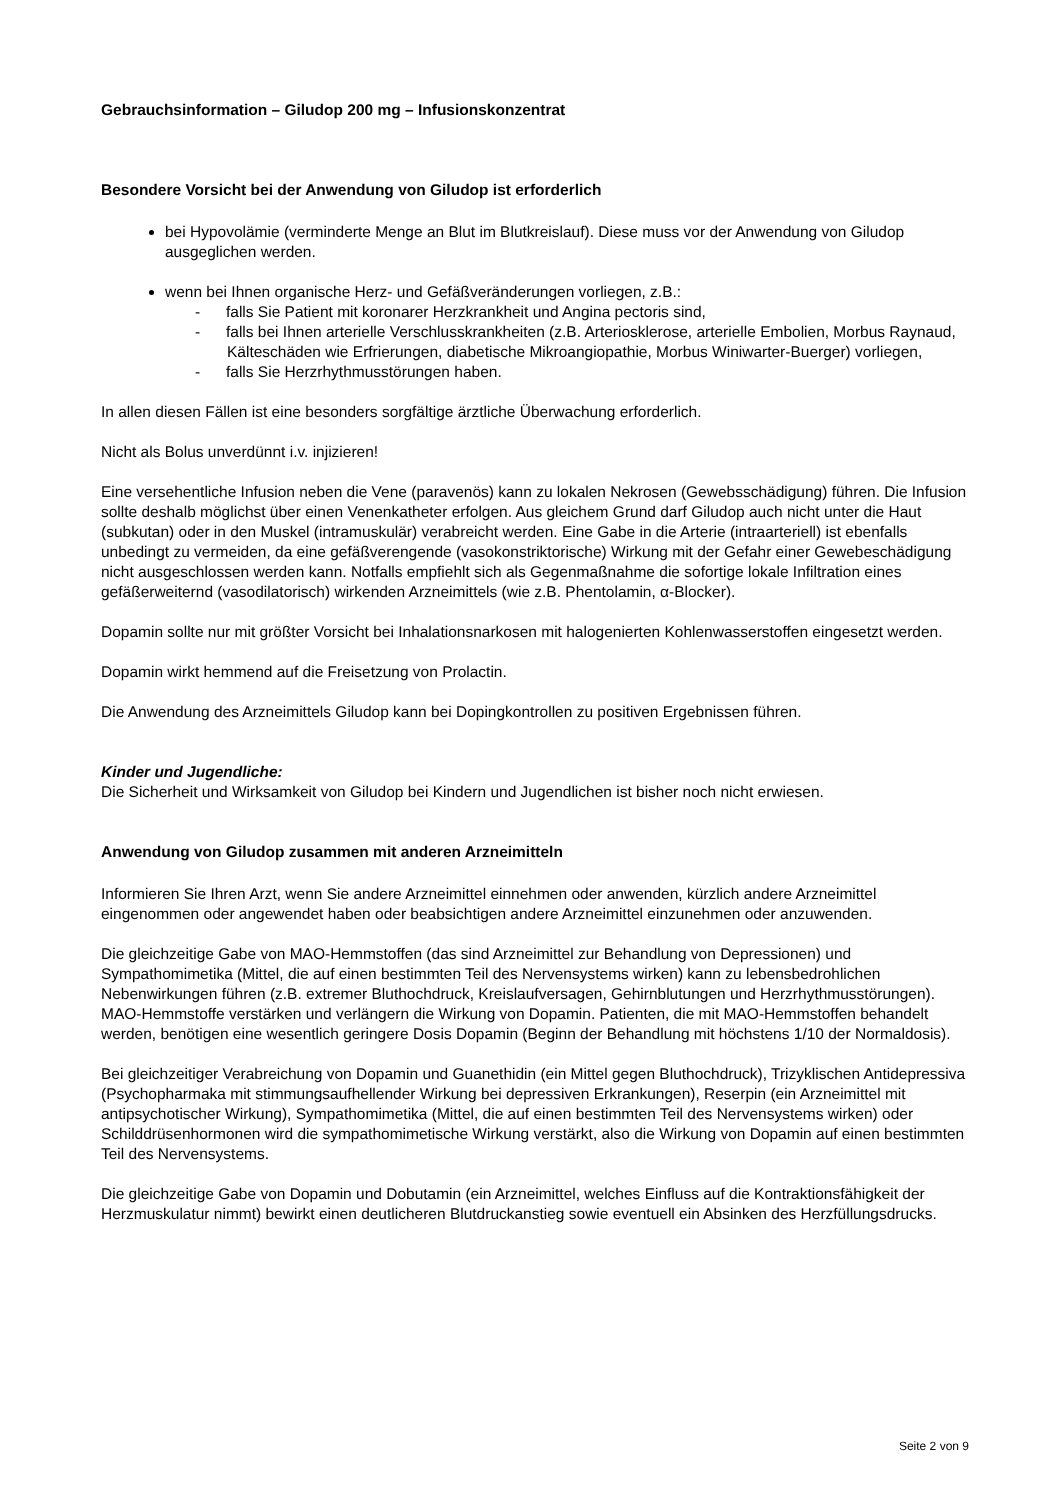Gebrauchsinformation – Giludop 200 mg – Infusionskonzentrat
Besondere Vorsicht bei der Anwendung von Giludop ist erforderlich
bei Hypovolämie (verminderte Menge an Blut im Blutkreislauf). Diese muss vor der Anwendung von Giludop ausgeglichen werden.
wenn bei Ihnen organische Herz- und Gefäßveränderungen vorliegen, z.B.:
- falls Sie Patient mit koronarer Herzkrankheit und Angina pectoris sind,
- falls bei Ihnen arterielle Verschlusskrankheiten (z.B. Arteriosklerose, arterielle Embolien, Morbus Raynaud, Kälteschäden wie Erfrierungen, diabetische Mikroangiopathie, Morbus Winiwarter-Buerger) vorliegen,
- falls Sie Herzrhythmusstörungen haben.
In allen diesen Fällen ist eine besonders sorgfältige ärztliche Überwachung erforderlich.
Nicht als Bolus unverdünnt i.v. injizieren!
Eine versehentliche Infusion neben die Vene (paravenös) kann zu lokalen Nekrosen (Gewebsschädigung) führen. Die Infusion sollte deshalb möglichst über einen Venenkatheter erfolgen. Aus gleichem Grund darf Giludop auch nicht unter die Haut (subkutan) oder in den Muskel (intramuskulär) verabreicht werden. Eine Gabe in die Arterie (intraarteriell) ist ebenfalls unbedingt zu vermeiden, da eine gefäßverengende (vasokonstriktorische) Wirkung mit der Gefahr einer Gewebeschädigung nicht ausgeschlossen werden kann. Notfalls empfiehlt sich als Gegenmaßnahme die sofortige lokale Infiltration eines gefäßerweiternd (vasodilatorisch) wirkenden Arzneimittels (wie z.B. Phentolamin, α-Blocker).
Dopamin sollte nur mit größter Vorsicht bei Inhalationsnarkosen mit halogenierten Kohlenwasserstoffen eingesetzt werden.
Dopamin wirkt hemmend auf die Freisetzung von Prolactin.
Die Anwendung des Arzneimittels Giludop kann bei Dopingkontrollen zu positiven Ergebnissen führen.
Kinder und Jugendliche:
Die Sicherheit und Wirksamkeit von Giludop bei Kindern und Jugendlichen ist bisher noch nicht erwiesen.
Anwendung von Giludop zusammen mit anderen Arzneimitteln
Informieren Sie Ihren Arzt, wenn Sie andere Arzneimittel einnehmen oder anwenden, kürzlich andere Arzneimittel eingenommen oder angewendet haben oder beabsichtigen andere Arzneimittel einzunehmen oder anzuwenden.
Die gleichzeitige Gabe von MAO-Hemmstoffen (das sind Arzneimittel zur Behandlung von Depressionen) und Sympathomimetika (Mittel, die auf einen bestimmten Teil des Nervensystems wirken) kann zu lebensbedrohlichen Nebenwirkungen führen (z.B. extremer Bluthochdruck, Kreislaufversagen, Gehirnblutungen und Herzrhythmusstörungen). MAO-Hemmstoffe verstärken und verlängern die Wirkung von Dopamin. Patienten, die mit MAO-Hemmstoffen behandelt werden, benötigen eine wesentlich geringere Dosis Dopamin (Beginn der Behandlung mit höchstens 1/10 der Normaldosis).
Bei gleichzeitiger Verabreichung von Dopamin und Guanethidin (ein Mittel gegen Bluthochdruck), Trizyklischen Antidepressiva (Psychopharmaka mit stimmungsaufhellender Wirkung bei depressiven Erkrankungen), Reserpin (ein Arzneimittel mit antipsychotischer Wirkung), Sympathomimetika (Mittel, die auf einen bestimmten Teil des Nervensystems wirken) oder Schilddrüsenhormonen wird die sympathomimetische Wirkung verstärkt, also die Wirkung von Dopamin auf einen bestimmten Teil des Nervensystems.
Die gleichzeitige Gabe von Dopamin und Dobutamin (ein Arzneimittel, welches Einfluss auf die Kontraktionsfähigkeit der Herzmuskulatur nimmt) bewirkt einen deutlicheren Blutdruckanstieg sowie eventuell ein Absinken des Herzfüllungsdrucks.
Seite 2 von 9